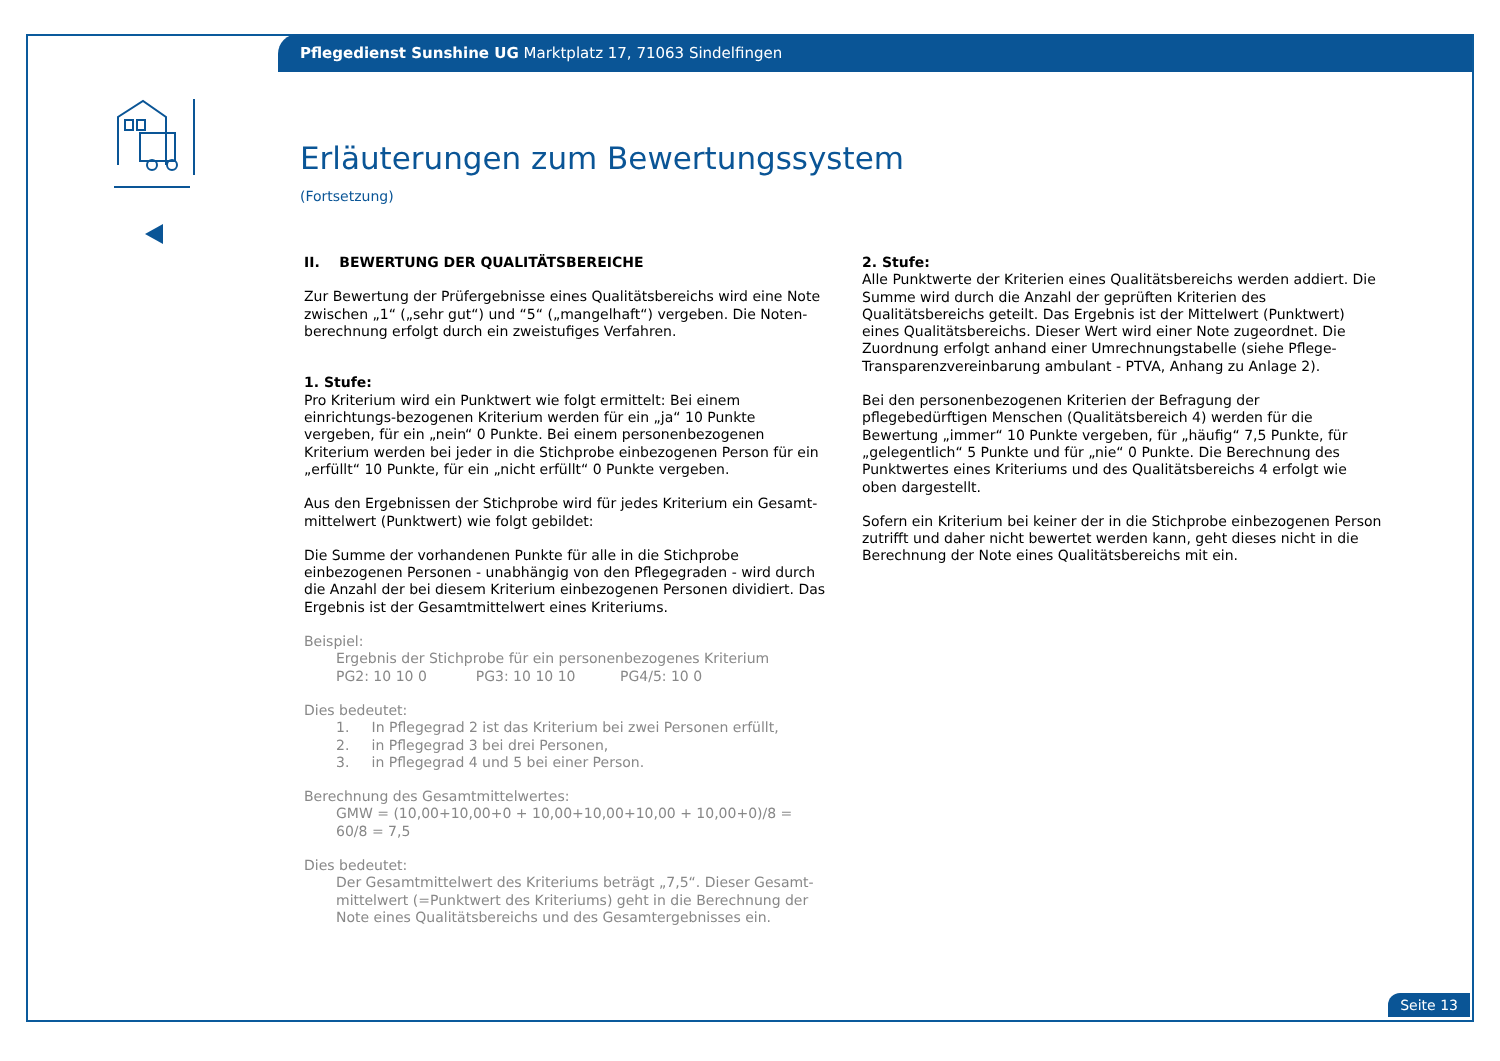Pflegedienst Sunshine UG Marktplatz 17, 71063 Sindelfingen
Erläuterungen zum Bewertungssystem
(Fortsetzung)
II. BEWERTUNG DER QUALITÄTSBEREICHE
Zur Bewertung der Prüfergebnisse eines Qualitätsbereichs wird eine Note zwischen „1“ („sehr gut“) und “5“ („mangelhaft“) vergeben. Die Noten-berechnung erfolgt durch ein zweistufiges Verfahren.
1. Stufe:
Pro Kriterium wird ein Punktwert wie folgt ermittelt: Bei einem einrichtungs-bezogenen Kriterium werden für ein „ja“ 10 Punkte vergeben, für ein „nein“ 0 Punkte. Bei einem personenbezogenen Kriterium werden bei jeder in die Stichprobe einbezogenen Person für ein „erfüllt“ 10 Punkte, für ein „nicht erfüllt“ 0 Punkte vergeben.
Aus den Ergebnissen der Stichprobe wird für jedes Kriterium ein Gesamt-mittelwert (Punktwert) wie folgt gebildet:
Die Summe der vorhandenen Punkte für alle in die Stichprobe einbezogenen Personen - unabhängig von den Pflegegraden - wird durch die Anzahl der bei diesem Kriterium einbezogenen Personen dividiert. Das Ergebnis ist der Gesamtmittelwert eines Kriteriums.
Beispiel:
Ergebnis der Stichprobe für ein personenbezogenes Kriterium
PG2: 10 10 0 PG3: 10 10 10 PG4/5: 10 0
Dies bedeutet:
1. In Pflegegrad 2 ist das Kriterium bei zwei Personen erfüllt,
2. in Pflegegrad 3 bei drei Personen,
3. in Pflegegrad 4 und 5 bei einer Person.
Berechnung des Gesamtmittelwertes:
GMW = (10,00+10,00+0 + 10,00+10,00+10,00 + 10,00+0)/8 = 60/8 = 7,5
Dies bedeutet:
Der Gesamtmittelwert des Kriteriums beträgt „7,5“. Dieser Gesamt-mittelwert (=Punktwert des Kriteriums) geht in die Berechnung der Note eines Qualitätsbereichs und des Gesamtergebnisses ein.
2. Stufe:
Alle Punktwerte der Kriterien eines Qualitätsbereichs werden addiert. Die Summe wird durch die Anzahl der geprüften Kriterien des Qualitätsbereichs geteilt. Das Ergebnis ist der Mittelwert (Punktwert) eines Qualitätsbereichs. Dieser Wert wird einer Note zugeordnet. Die Zuordnung erfolgt anhand einer Umrechnungstabelle (siehe Pflege-Transparenzvereinbarung ambulant - PTVA, Anhang zu Anlage 2).
Bei den personenbezogenen Kriterien der Befragung der pflegebedürftigen Menschen (Qualitätsbereich 4) werden für die Bewertung „immer“ 10 Punkte vergeben, für „häufig“ 7,5 Punkte, für „gelegentlich“ 5 Punkte und für „nie“ 0 Punkte. Die Berechnung des Punktwertes eines Kriteriums und des Qualitätsbereichs 4 erfolgt wie oben dargestellt.
Sofern ein Kriterium bei keiner der in die Stichprobe einbezogenen Person zutrifft und daher nicht bewertet werden kann, geht dieses nicht in die Berechnung der Note eines Qualitätsbereichs mit ein.
Seite 13